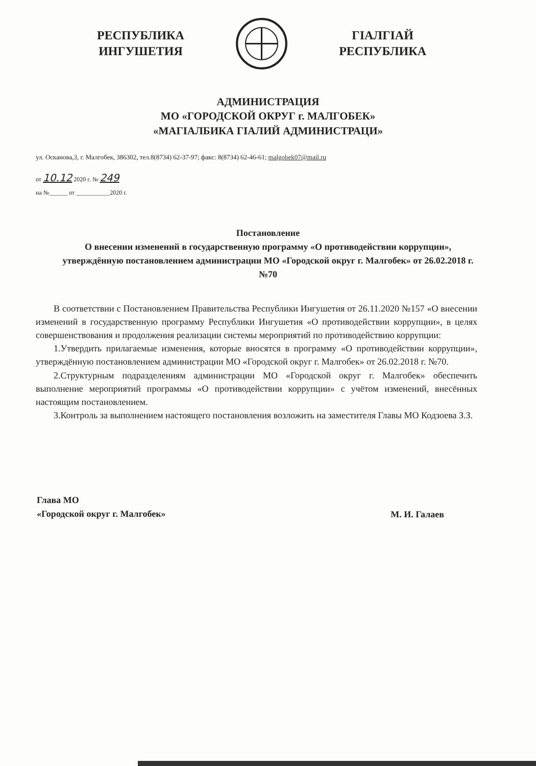РЕСПУБЛИКА
ИНГУШЕТИЯ
ГІАЛГІАЙ
РЕСПУБЛИКА
АДМИНИСТРАЦИЯ
МО «ГОРОДСКОЙ ОКРУГ г. МАЛГОБЕК»
«МАГІАЛБИКА ГІАЛИЙ АДМИНИСТРАЦИ»
ул. Осканова,3, г. Малгобек, 386302, тел.8(8734) 62-37-97; факс: 8(8734) 62-46-61; malgobek07@mail.ru
от 10.12 2020 г. № 249
на №______ от ___________2020 г.
Постановление
О внесении изменений в государственную программу «О противодействии коррупции», утверждённую постановлением администрации МО «Городской округ г. Малгобек» от 26.02.2018 г. №70
В соответствии с Постановлением Правительства Республики Ингушетия от 26.11.2020 №157 «О внесении изменений в государственную программу Республики Ингушетия «О противодействии коррупции», в целях совершенствования и продолжения реализации системы мероприятий по противодействию коррупции:
1.Утвердить прилагаемые изменения, которые вносятся в программу «О противодействии коррупции», утверждённую постановлением администрации МО «Городской округ г. Малгобек» от 26.02.2018 г. №70.
2.Структурным подразделениям администрации МО «Городской округ г. Малгобек» обеспечить выполнение мероприятий программы «О противодействии коррупции» с учётом изменений, внесённых настоящим постановлением.
3.Контроль за выполнением настоящего постановления возложить на заместителя Главы МО Кодзоева З.З.
Глава МО
«Городской округ г. Малгобек»
М. И. Галаев